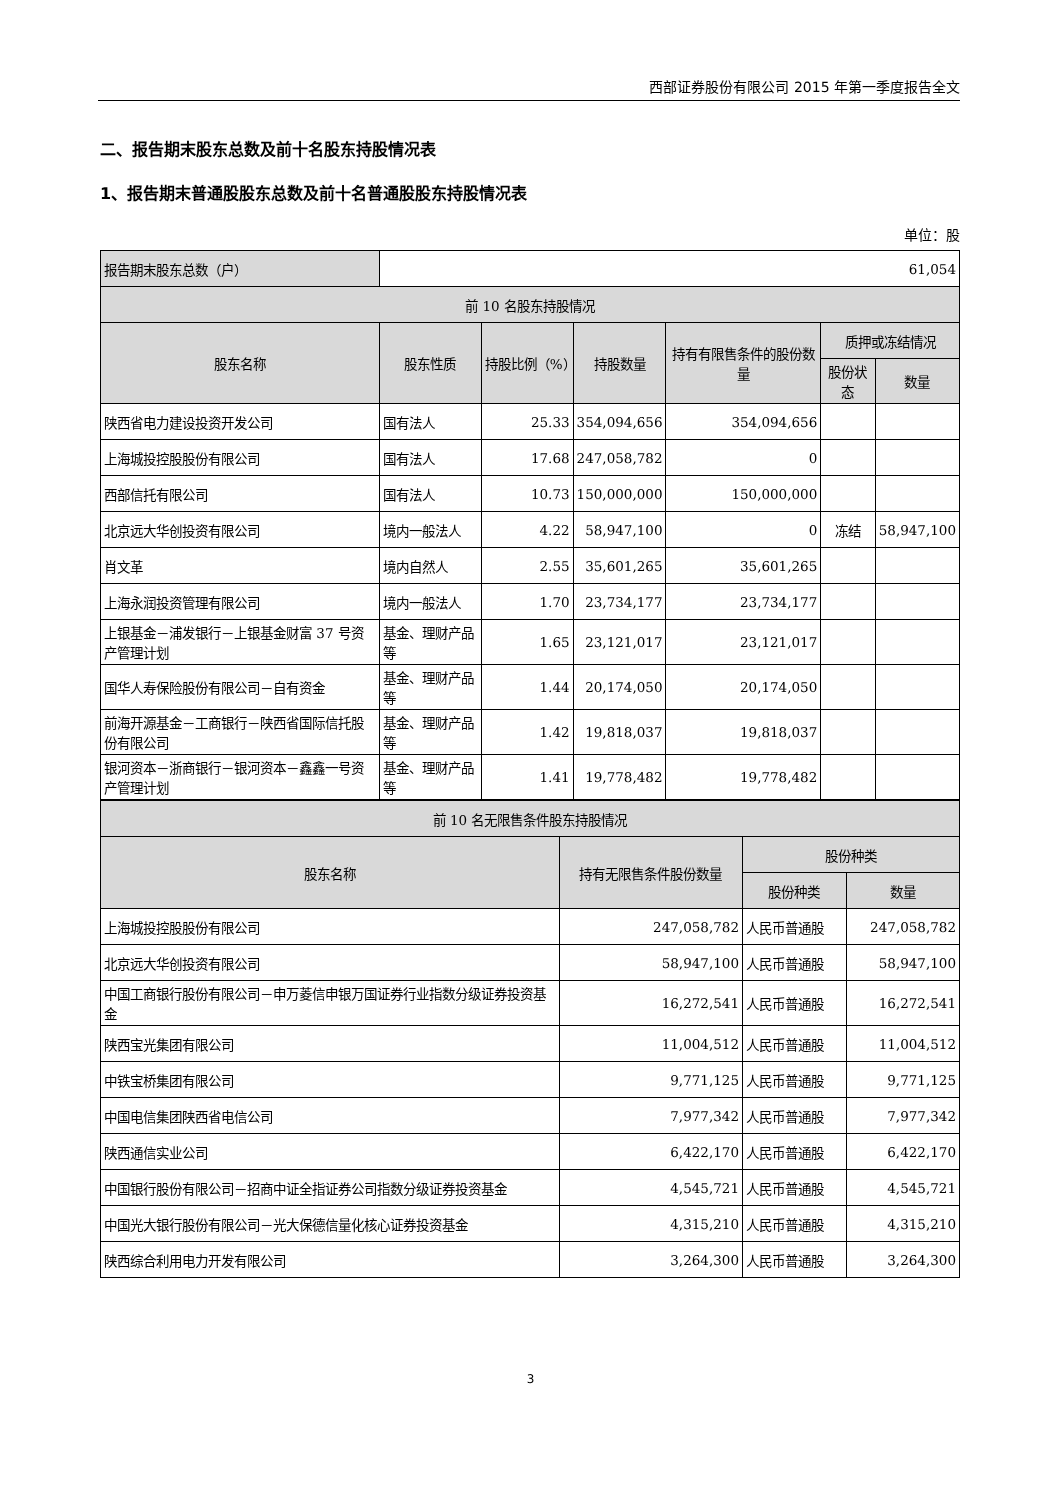西部证券股份有限公司 2015 年第一季度报告全文
二、报告期末股东总数及前十名股东持股情况表
1、报告期末普通股股东总数及前十名普通股股东持股情况表
单位：股
| 报告期末股东总数（户） | 61,054 | | | | | |
| 前 10 名股东持股情况 | | | | | | |
| 股东名称 | 股东性质 | 持股比例（%） | 持股数量 | 持有有限售条件的股份数量 | 质押或冻结情况 | |
| | | | | | 股份状态 | 数量 |
| 陕西省电力建设投资开发公司 | 国有法人 | 25.33 | 354,094,656 | 354,094,656 | | |
| 上海城投控股股份有限公司 | 国有法人 | 17.68 | 247,058,782 | 0 | | |
| 西部信托有限公司 | 国有法人 | 10.73 | 150,000,000 | 150,000,000 | | |
| 北京远大华创投资有限公司 | 境内一般法人 | 4.22 | 58,947,100 | 0 | 冻结 | 58,947,100 |
| 肖文革 | 境内自然人 | 2.55 | 35,601,265 | 35,601,265 | | |
| 上海永润投资管理有限公司 | 境内一般法人 | 1.70 | 23,734,177 | 23,734,177 | | |
| 上银基金－浦发银行－上银基金财富 37 号资产管理计划 | 基金、理财产品等 | 1.65 | 23,121,017 | 23,121,017 | | |
| 国华人寿保险股份有限公司－自有资金 | 基金、理财产品等 | 1.44 | 20,174,050 | 20,174,050 | | |
| 前海开源基金－工商银行－陕西省国际信托股份有限公司 | 基金、理财产品等 | 1.42 | 19,818,037 | 19,818,037 | | |
| 银河资本－浙商银行－银河资本－鑫鑫一号资产管理计划 | 基金、理财产品等 | 1.41 | 19,778,482 | 19,778,482 | | |
| 前 10 名无限售条件股东持股情况 | | | |
| 股东名称 | 持有无限售条件股份数量 | 股份种类 | |
| | | 股份种类 | 数量 |
| 上海城投控股股份有限公司 | 247,058,782 | 人民币普通股 | 247,058,782 |
| 北京远大华创投资有限公司 | 58,947,100 | 人民币普通股 | 58,947,100 |
| 中国工商银行股份有限公司－申万菱信申银万国证券行业指数分级证券投资基金 | 16,272,541 | 人民币普通股 | 16,272,541 |
| 陕西宝光集团有限公司 | 11,004,512 | 人民币普通股 | 11,004,512 |
| 中铁宝桥集团有限公司 | 9,771,125 | 人民币普通股 | 9,771,125 |
| 中国电信集团陕西省电信公司 | 7,977,342 | 人民币普通股 | 7,977,342 |
| 陕西通信实业公司 | 6,422,170 | 人民币普通股 | 6,422,170 |
| 中国银行股份有限公司－招商中证全指证券公司指数分级证券投资基金 | 4,545,721 | 人民币普通股 | 4,545,721 |
| 中国光大银行股份有限公司－光大保德信量化核心证券投资基金 | 4,315,210 | 人民币普通股 | 4,315,210 |
| 陕西综合利用电力开发有限公司 | 3,264,300 | 人民币普通股 | 3,264,300 |
3